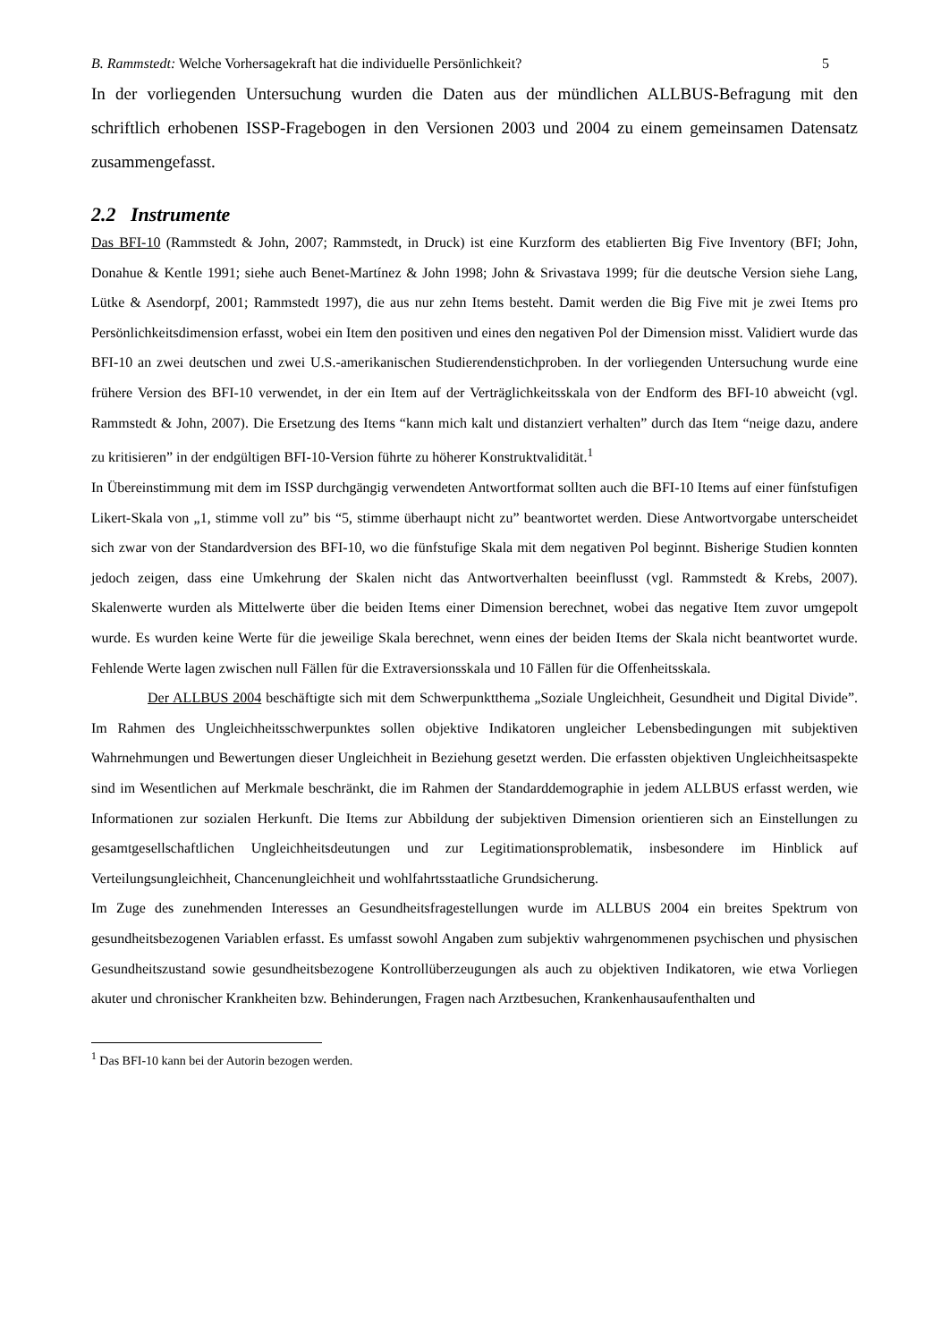B. Rammstedt: Welche Vorhersagekraft hat die individuelle Persönlichkeit? 5
In der vorliegenden Untersuchung wurden die Daten aus der mündlichen ALLBUS-Befragung mit den schriftlich erhobenen ISSP-Fragebogen in den Versionen 2003 und 2004 zu einem gemeinsamen Datensatz zusammengefasst.
2.2 Instrumente
Das BFI-10 (Rammstedt & John, 2007; Rammstedt, in Druck) ist eine Kurzform des etablierten Big Five Inventory (BFI; John, Donahue & Kentle 1991; siehe auch Benet-Martínez & John 1998; John & Srivastava 1999; für die deutsche Version siehe Lang, Lütke & Asendorpf, 2001; Rammstedt 1997), die aus nur zehn Items besteht. Damit werden die Big Five mit je zwei Items pro Persönlichkeitsdimension erfasst, wobei ein Item den positiven und eines den negativen Pol der Dimension misst. Validiert wurde das BFI-10 an zwei deutschen und zwei U.S.-amerikanischen Studierendenstichproben. In der vorliegenden Untersuchung wurde eine frühere Version des BFI-10 verwendet, in der ein Item auf der Verträglichkeitsskala von der Endform des BFI-10 abweicht (vgl. Rammstedt & John, 2007). Die Ersetzung des Items “kann mich kalt und distanziert verhalten” durch das Item “neige dazu, andere zu kritisieren” in der endgültigen BFI-10-Version führte zu höherer Konstruktvalidität.<sup>1</sup>
In Übereinstimmung mit dem im ISSP durchgängig verwendeten Antwortformat sollten auch die BFI-10 Items auf einer fünfstufigen Likert-Skala von „1, stimme voll zu” bis “5, stimme überhaupt nicht zu” beantwortet werden. Diese Antwortvorgabe unterscheidet sich zwar von der Standardversion des BFI-10, wo die fünfstufige Skala mit dem negativen Pol beginnt. Bisherige Studien konnten jedoch zeigen, dass eine Umkehrung der Skalen nicht das Antwortverhalten beeinflusst (vgl. Rammstedt & Krebs, 2007). Skalenwerte wurden als Mittelwerte über die beiden Items einer Dimension berechnet, wobei das negative Item zuvor umgepolt wurde. Es wurden keine Werte für die jeweilige Skala berechnet, wenn eines der beiden Items der Skala nicht beantwortet wurde. Fehlende Werte lagen zwischen null Fällen für die Extraversionsskala und 10 Fällen für die Offenheitsskala.
Der ALLBUS 2004 beschäftigte sich mit dem Schwerpunktthema „Soziale Ungleichheit, Gesundheit und Digital Divide”. Im Rahmen des Ungleichheitsschwerpunktes sollen objektive Indikatoren ungleicher Lebensbedingungen mit subjektiven Wahrnehmungen und Bewertungen dieser Ungleichheit in Beziehung gesetzt werden. Die erfassten objektiven Ungleichheitsaspekte sind im Wesentlichen auf Merkmale beschränkt, die im Rahmen der Standarddemographie in jedem ALLBUS erfasst werden, wie Informationen zur sozialen Herkunft. Die Items zur Abbildung der subjektiven Dimension orientieren sich an Einstellungen zu gesamtgesellschaftlichen Ungleichheitsdeutungen und zur Legitimationsproblematik, insbesondere im Hinblick auf Verteilungsungleichheit, Chancenungleichheit und wohlfahrtsstaatliche Grundsicherung.
Im Zuge des zunehmenden Interesses an Gesundheitsfragestellungen wurde im ALLBUS 2004 ein breites Spektrum von gesundheitsbezogenen Variablen erfasst. Es umfasst sowohl Angaben zum subjektiv wahrgenommenen psychischen und physischen Gesundheitszustand sowie gesundheitsbezogene Kontrollüberzeugungen als auch zu objektiven Indikatoren, wie etwa Vorliegen akuter und chronischer Krankheiten bzw. Behinderungen, Fragen nach Arztbesuchen, Krankenhausaufenthalten und
<sup>1</sup> Das BFI-10 kann bei der Autorin bezogen werden.